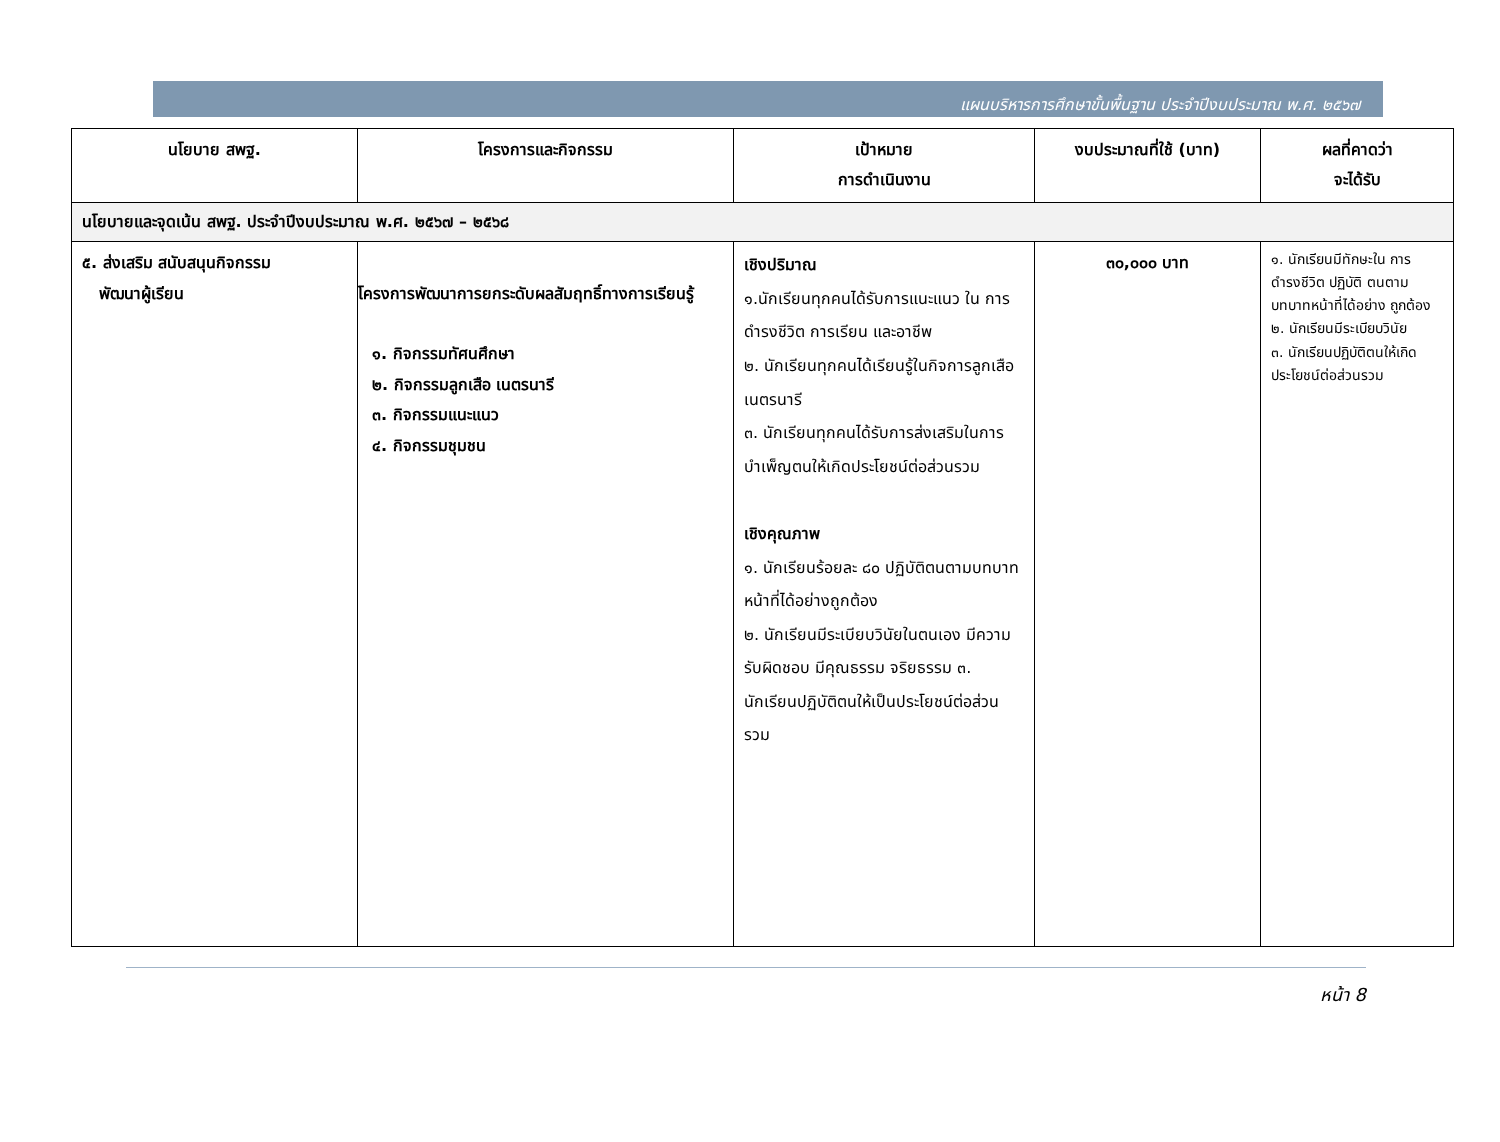แผนบริหารการศึกษาขั้นพื้นฐาน ประจำปีงบประมาณ พ.ศ. ๒๕๖๗
| นโยบาย สพฐ. | โครงการและกิจกรรม | เป้าหมาย การดำเนินงาน | งบประมาณที่ใช้ (บาท) | ผลที่คาดว่า จะได้รับ |
| --- | --- | --- | --- | --- |
| นโยบายและจุดเน้น สพฐ. ประจำปีงบประมาณ พ.ศ. ๒๕๖๗ – ๒๕๖๘ | | | | |
| ๕. ส่งเสริม สนับสนุนกิจกรรม พัฒนาผู้เรียน | โครงการพัฒนาการยกระดับผลสัมฤทธิ์ทางการเรียนรู้ ๑. กิจกรรมทัศนศึกษา ๒. กิจกรรมลูกเสือ เนตรนารี ๓. กิจกรรมแนะแนว ๔. กิจกรรมชุมชน | เชิงปริมาณ ๑.นักเรียนทุกคนได้รับการแนะแนว ใน การดำรงชีวิต การเรียน และอาชีพ ๒. นักเรียนทุกคนได้เรียนรู้ในกิจการลูกเสือ เนตรนารี ๓. นักเรียนทุกคนได้รับการส่งเสริมในการบำเพ็ญตนให้เกิดประโยชน์ต่อส่วนรวม เชิงคุณภาพ ๑. นักเรียนร้อยละ ๘๐ ปฏิบัติตนตามบทบาทหน้าที่ได้อย่างถูกต้อง ๒. นักเรียนมีระเบียบวินัยในตนเอง มีความรับผิดชอบ มีคุณธรรม จริยธรรม ๓. นักเรียนปฏิบัติตนให้เป็นประโยชน์ต่อส่วนรวม | ๓๐,๐๐๐ บาท | ๑. นักเรียนมีทักษะใน การ ดำรงชีวิต ปฏิบัติ ตนตาม บทบาทหน้าที่ได้อย่าง ถูกต้อง ๒. นักเรียนมีระเบียบวินัย ๓. นักเรียนปฏิบัติตนให้เกิด ประโยชน์ต่อส่วนรวม |
หน้า 8